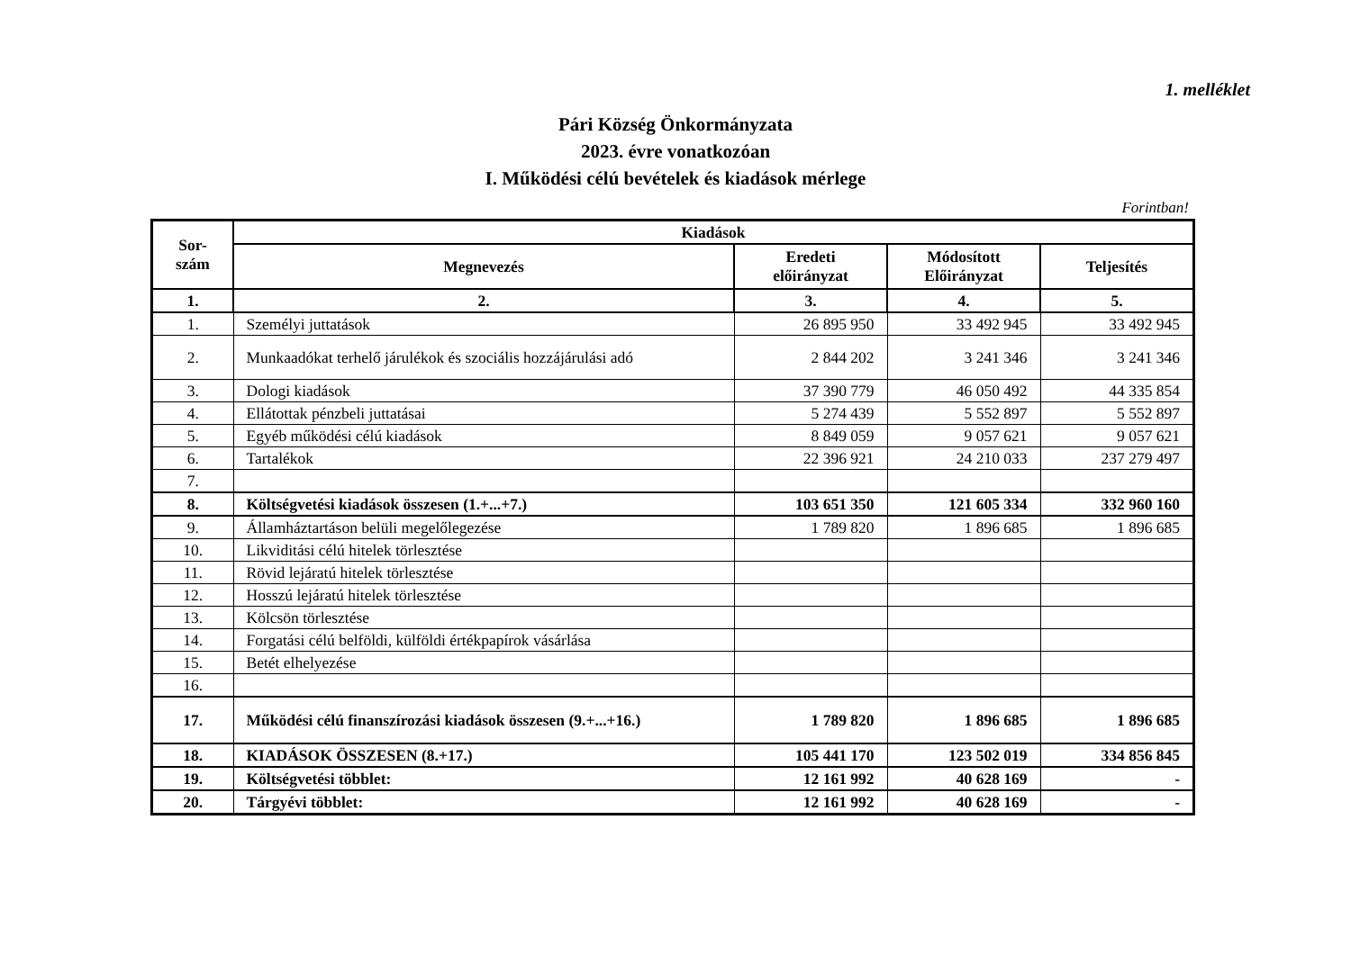1. melléklet
Pári Község Önkormányzata
2023. évre vonatkozóan
I. Működési célú bevételek és kiadások mérlege
Forintban!
| Sor- szám | Kiadások | | | |
| --- | --- | --- | --- | --- |
| | Megnevezés | Eredeti előirányzat | Módosított Előirányzat | Teljesítés |
| 1. | 2. | 3. | 4. | 5. |
| 1. | Személyi juttatások | 26 895 950 | 33 492 945 | 33 492 945 |
| 2. | Munkaadókat terhelő járulékok és szociális hozzájárulási adó | 2 844 202 | 3 241 346 | 3 241 346 |
| 3. | Dologi kiadások | 37 390 779 | 46 050 492 | 44 335 854 |
| 4. | Ellátottak pénzbeli juttatásai | 5 274 439 | 5 552 897 | 5 552 897 |
| 5. | Egyéb működési célú kiadások | 8 849 059 | 9 057 621 | 9 057 621 |
| 6. | Tartalékok | 22 396 921 | 24 210 033 | 237 279 497 |
| 7. | | | | |
| 8. | Költségvetési kiadások összesen (1.+...+7.) | 103 651 350 | 121 605 334 | 332 960 160 |
| 9. | Államháztartáson belüli megelőlegezése | 1 789 820 | 1 896 685 | 1 896 685 |
| 10. | Likviditási célú hitelek törlesztése | | | |
| 11. | Rövid lejáratú hitelek törlesztése | | | |
| 12. | Hosszú lejáratú hitelek törlesztése | | | |
| 13. | Kölcsön törlesztése | | | |
| 14. | Forgatási célú belföldi, külföldi értékpapírok vásárlása | | | |
| 15. | Betét elhelyezése | | | |
| 16. | | | | |
| 17. | Működési célú finanszírozási kiadások összesen (9.+...+16.) | 1 789 820 | 1 896 685 | 1 896 685 |
| 18. | KIADÁSOK ÖSSZESEN (8.+17.) | 105 441 170 | 123 502 019 | 334 856 845 |
| 19. | Költségvetési többlet: | 12 161 992 | 40 628 169 | - |
| 20. | Tárgyévi többlet: | 12 161 992 | 40 628 169 | - |